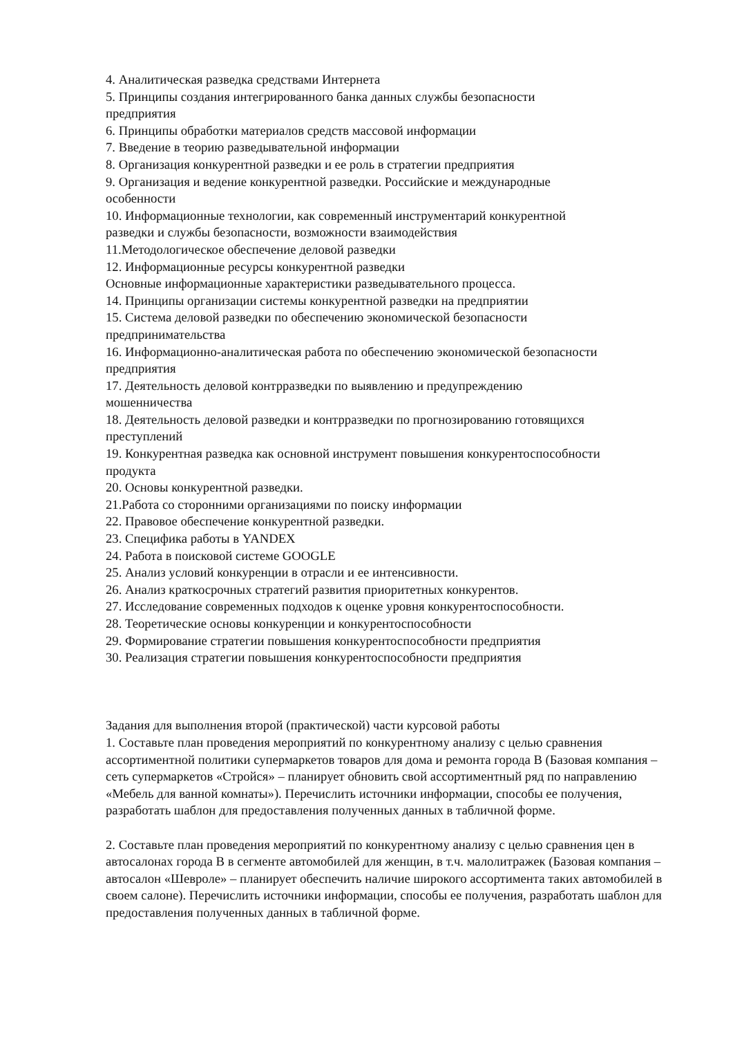4. Аналитическая разведка средствами Интернета
5. Принципы создания интегрированного банка данных службы безопасности
предприятия
6. Принципы обработки материалов средств массовой информации
7. Введение в теорию разведывательной информации
8. Организация конкурентной разведки и ее роль в стратегии предприятия
9. Организация и ведение конкурентной разведки. Российские и международные
особенности
10. Информационные технологии, как современный инструментарий конкурентной
разведки и службы безопасности, возможности взаимодействия
11.Методологическое обеспечение деловой разведки
12. Информационные ресурсы конкурентной разведки
Основные информационные характеристики разведывательного процесса.
14. Принципы организации системы конкурентной разведки на предприятии
15. Система деловой разведки по обеспечению экономической безопасности
предпринимательства
16. Информационно-аналитическая работа по обеспечению экономической безопасности
предприятия
17. Деятельность деловой контрразведки по выявлению и предупреждению
мошенничества
18. Деятельность деловой разведки и контрразведки по прогнозированию готовящихся
преступлений
19. Конкурентная разведка как основной инструмент повышения конкурентоспособности
продукта
20. Основы конкурентной разведки.
21.Работа со сторонними организациями по поиску информации
22. Правовое обеспечение конкурентной разведки.
23. Специфика работы в YANDEX
24. Работа в поисковой системе GOOGLE
25. Анализ условий конкуренции в отрасли и ее интенсивности.
26. Анализ краткосрочных стратегий развития приоритетных конкурентов.
27. Исследование современных подходов к оценке уровня конкурентоспособности.
28. Теоретические основы конкуренции и конкурентоспособности
29. Формирование стратегии повышения конкурентоспособности предприятия
30. Реализация стратегии повышения конкурентоспособности предприятия
Задания для выполнения второй (практической) части курсовой работы
1. Составьте план проведения мероприятий по конкурентному анализу с целью сравнения ассортиментной политики супермаркетов товаров для дома и ремонта города В (Базовая компания – сеть супермаркетов «Стройся» – планирует обновить свой ассортиментный ряд по направлению «Мебель для ванной комнаты»). Перечислить источники информации, способы ее получения, разработать шаблон для предоставления полученных данных в табличной форме.
2. Составьте план проведения мероприятий по конкурентному анализу с целью сравнения цен в автосалонах города В в сегменте автомобилей для женщин, в т.ч. малолитражек (Базовая компания – автосалон «Шевроле» – планирует обеспечить наличие широкого ассортимента таких автомобилей в своем салоне). Перечислить источники информации, способы ее получения, разработать шаблон для предоставления полученных данных в табличной форме.